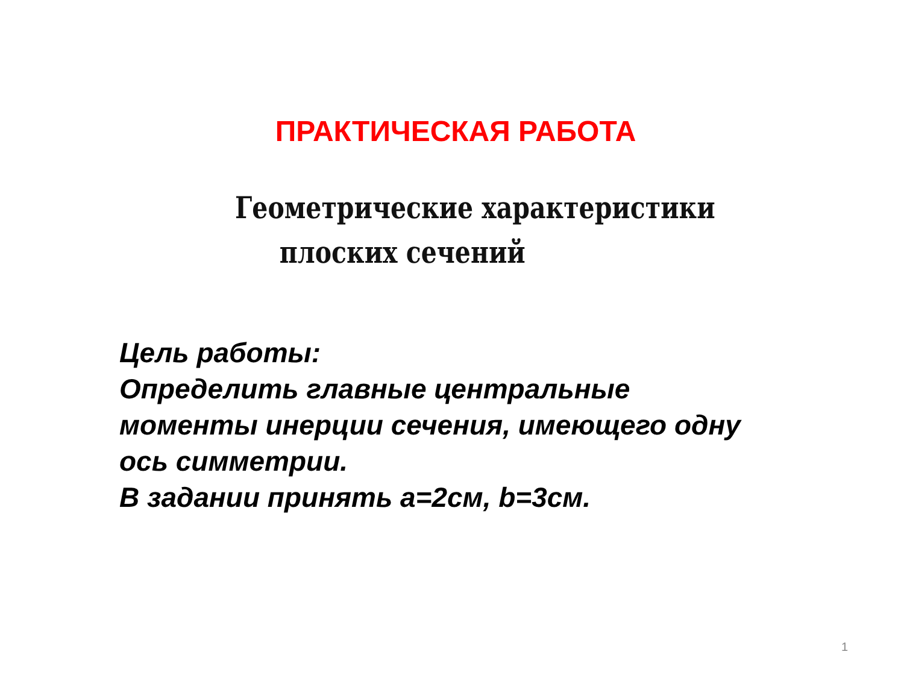ПРАКТИЧЕСКАЯ РАБОТА
Геометрические характеристики
плоских сечений
Цель работы:
Определить главные центральные
моменты инерции сечения, имеющего одну
ось симметрии.
В задании принять a=2см, b=3см.
1